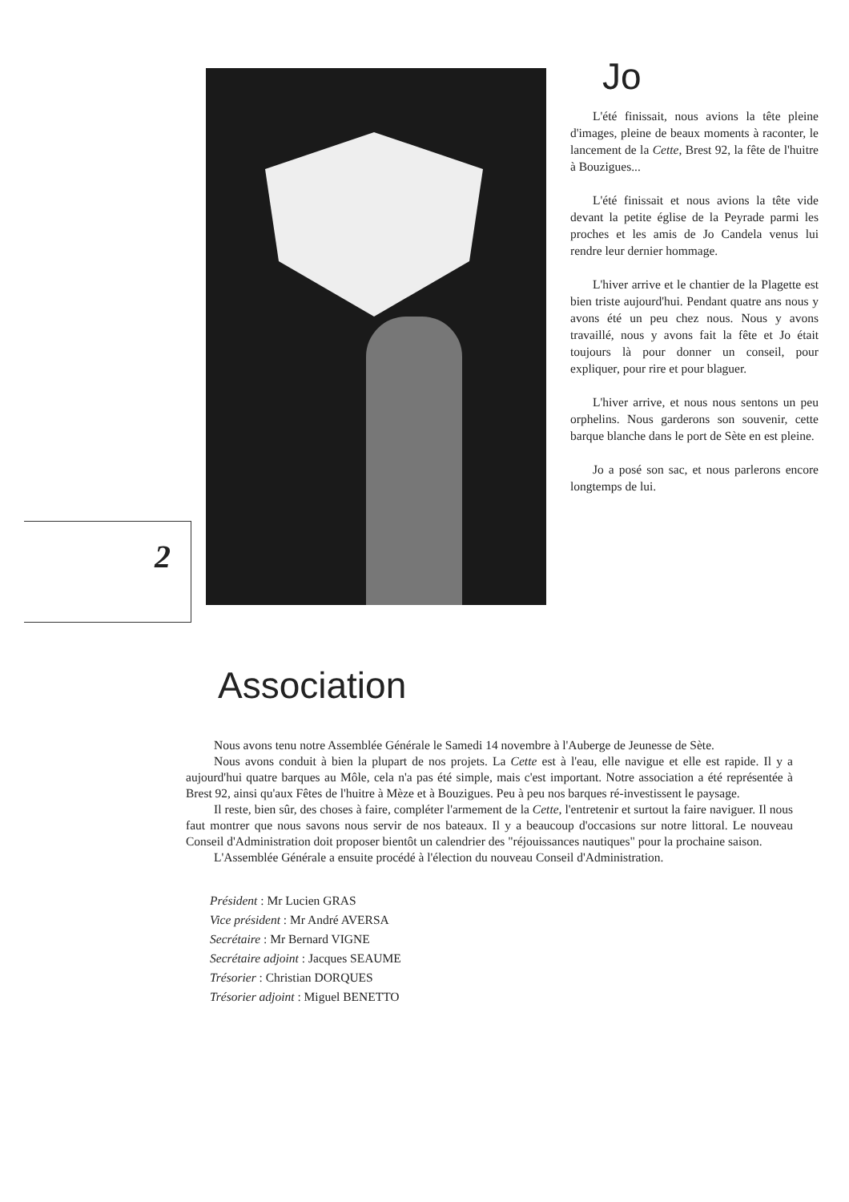2
Jo
L'été finissait, nous avions la tête pleine d'images, pleine de beaux moments à raconter, le lancement de la Cette, Brest 92, la fête de l'huitre à Bouzigues...
L'été finissait et nous avions la tête vide devant la petite église de la Peyrade parmi les proches et les amis de Jo Candela venus lui rendre leur dernier hommage.
L'hiver arrive et le chantier de la Plagette est bien triste aujourd'hui. Pendant quatre ans nous y avons été un peu chez nous. Nous y avons travaillé, nous y avons fait la fête et Jo était toujours là pour donner un conseil, pour expliquer, pour rire et pour blaguer.
L'hiver arrive, et nous nous sentons un peu orphelins. Nous garderons son souvenir, cette barque blanche dans le port de Sète en est pleine.
Jo a posé son sac, et nous parlerons encore longtemps de lui.
Association
Nous avons tenu notre Assemblée Générale le Samedi 14 novembre à l'Auberge de Jeunesse de Sète.
Nous avons conduit à bien la plupart de nos projets. La Cette est à l'eau, elle navigue et elle est rapide. Il y a aujourd'hui quatre barques au Môle, cela n'a pas été simple, mais c'est important. Notre association a été représentée à Brest 92, ainsi qu'aux Fêtes de l'huitre à Mèze et à Bouzigues. Peu à peu nos barques ré-investissent le paysage.
Il reste, bien sûr, des choses à faire, compléter l'armement de la Cette, l'entretenir et surtout la faire naviguer. Il nous faut montrer que nous savons nous servir de nos bateaux. Il y a beaucoup d'occasions sur notre littoral. Le nouveau Conseil d'Administration doit proposer bientôt un calendrier des "réjouissances nautiques" pour la prochaine saison.
L'Assemblée Générale a ensuite procédé à l'élection du nouveau Conseil d'Administration.
Président : Mr Lucien GRAS
Vice président : Mr André AVERSA
Secrétaire : Mr Bernard VIGNE
Secrétaire adjoint : Jacques SEAUME
Trésorier : Christian DORQUES
Trésorier adjoint : Miguel BENETTO